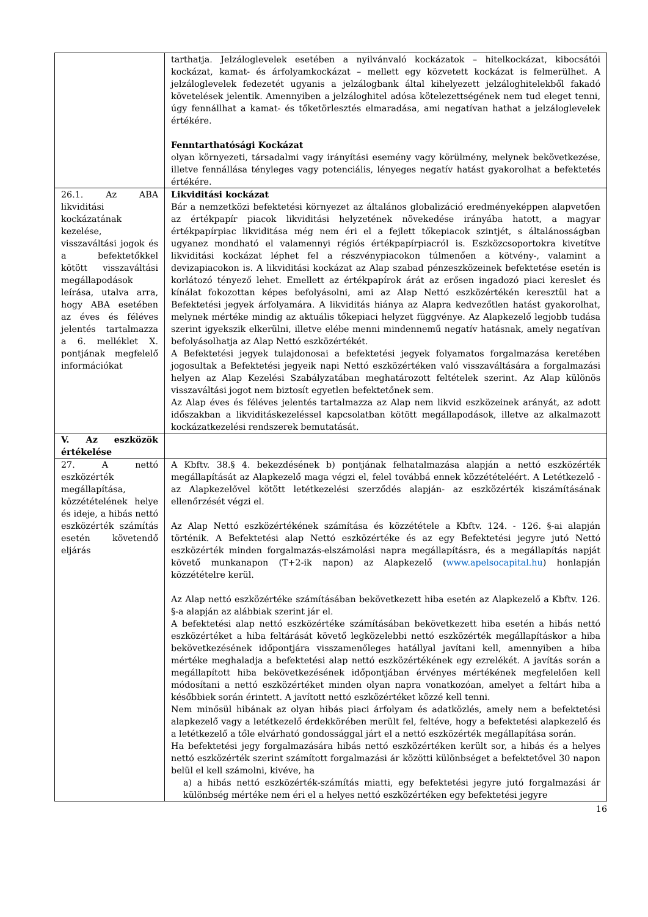| | tarthatja. Jelzáloglevelek esetében a nyilvánvaló kockázatok – hitelkockázat, kibocsátói kockázat, kamat- és árfolyamkockázat – mellett egy közvetett kockázat is felmerülhet. A jelzáloglevelek fedezetét ugyanis a jelzálogbank által kihelyezett jelzáloghitelekből fakadó követelések jelentik. Amennyiben a jelzáloghitel adósa kötelezettségének nem tud eleget tenni, úgy fennállhat a kamat- és tőketörlesztés elmaradása, ami negatívan hathat a jelzáloglevelek értékére. Fenntarthatósági Kockázat olyan környezeti, társadalmi vagy irányítási esemény vagy körülmény, melynek bekövetkezése, illetve fennállása tényleges vagy potenciális, lényeges negatív hatást gyakorolhat a befektetés értékére. |
| 26.1. Az ABA likviditási kockázatának kezelése, visszaváltási jogok és a befektetőkkel kötött visszaváltási megállapodások leírása, utalva arra, hogy ABA esetében az éves és féléves jelentés tartalmazza a 6. melléklet X. pontjának megfelelő információkat | Likviditási kockázat Bár a nemzetközi befektetési környezet az általános globalizáció eredményeképpen alapvetően az értékpapír piacok likviditási helyzetének növekedése irányába hatott, a magyar értékpapírpiac likviditása még nem éri el a fejlett tőkepiacok szintjét, s általánosságban ugyanez mondható el valamennyi régiós értékpapírpiacról is. Eszközcsoportokra kivetítve likviditási kockázat léphet fel a részvénypiacokon túlmenően a kötvény-, valamint a devizapiacokon is. A likviditási kockázat az Alap szabad pénzeszközeinek befektetése esetén is korlátozó tényező lehet. Emellett az értékpapírok árát az erősen ingadozó piaci kereslet és kínálat fokozottan képes befolyásolni, ami az Alap Nettó eszközértékén keresztül hat a Befektetési jegyek árfolyamára. A likviditás hiánya az Alapra kedvezőtlen hatást gyakorolhat, melynek mértéke mindig az aktuális tőkepiaci helyzet függvénye. Az Alapkezelő legjobb tudása szerint igyekszik elkerülni, illetve elébe menni mindennemű negatív hatásnak, amely negatívan befolyásolhatja az Alap Nettó eszközértékét. A Befektetési jegyek tulajdonosai a befektetési jegyek folyamatos forgalmazása keretében jogosultak a Befektetési jegyeik napi Nettó eszközértéken való visszaváltására a forgalmazási helyen az Alap Kezelési Szabályzatában meghatározott feltételek szerint. Az Alap különös visszaváltási jogot nem biztosít egyetlen befektetőnek sem. Az Alap éves és féléves jelentés tartalmazza az Alap nem likvid eszközeinek arányát, az adott időszakban a likviditáskezeléssel kapcsolatban kötött megállapodások, illetve az alkalmazott kockázatkezelési rendszerek bemutatását. |
| V. Az eszközök értékelése | |
| 27. A nettó eszközérték megállapítása, közzétételének helye és ideje, a hibás nettó eszközérték számítás esetén követendő eljárás | A Kbftv. 38.§ 4. bekezdésének b) pontjának felhatalmazása alapján a nettó eszközérték megállapítását az Alapkezelő maga végzi el, felel továbbá ennek közzétételéért. A Letétkezelő -az Alapkezelővel kötött letétkezelési szerződés alapján- az eszközérték kiszámításának ellenőrzését végzi el. Az Alap Nettó eszközértékének számítása és közzététele a Kbftv. 124. - 126. §-ai alapján történik. A Befektetési alap Nettó eszközértéke és az egy Befektetési jegyre jutó Nettó eszközérték minden forgalmazás-elszámolási napra megállapításra, és a megállapítás napját követő munkanapon (T+2-ik napon) az Alapkezelő ( www.apelsocapital.hu ) honlapján közzétételre kerül. Az Alap nettó eszközértéke számításában bekövetkezett hiba esetén az Alapkezelő a Kbftv. 126. §-a alapján az alábbiak szerint jár el. A befektetési alap nettó eszközértéke számításában bekövetkezett hiba esetén a hibás nettó eszközértéket a hiba feltárását követő legközelebbi nettó eszközérték megállapításkor a hiba bekövetkezésének időpontjára visszamenőleges hatállyal javítani kell, amennyiben a hiba mértéke meghaladja a befektetési alap nettó eszközértékének egy ezrelékét. A javítás során a megállapított hiba bekövetkezésének időpontjában érvényes mértékének megfelelően kell módosítani a nettó eszközértéket minden olyan napra vonatkozóan, amelyet a feltárt hiba a későbbiek során érintett. A javított nettó eszközértéket közzé kell tenni. Nem minősül hibának az olyan hibás piaci árfolyam és adatközlés, amely nem a befektetési alapkezelő vagy a letétkezelő érdekkörében merült fel, feltéve, hogy a befektetési alapkezelő és a letétkezelő a tőle elvárható gondossággal járt el a nettó eszközérték megállapítása során. Ha befektetési jegy forgalmazására hibás nettó eszközértéken került sor, a hibás és a helyes nettó eszközérték szerint számított forgalmazási ár közötti különbséget a befektetővel 30 napon belül el kell számolni, kivéve, ha a) a hibás nettó eszközérték-számítás miatti, egy befektetési jegyre jutó forgalmazási ár különbség mértéke nem éri el a helyes nettó eszközértéken egy befektetési jegyre |
16